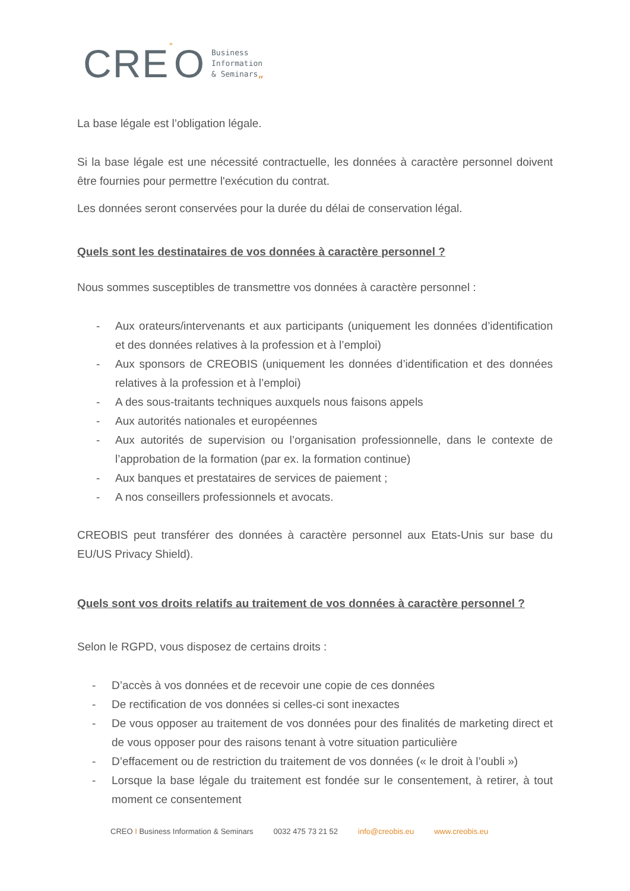CRE“O Business
Information
& Seminars„
La base légale est l’obligation légale.
Si la base légale est une nécessité contractuelle, les données à caractère personnel doivent être fournies pour permettre l'exécution du contrat.
Les données seront conservées pour la durée du délai de conservation légal.
Quels sont les destinataires de vos données à caractère personnel ?
Nous sommes susceptibles de transmettre vos données à caractère personnel :
- Aux orateurs/intervenants et aux participants (uniquement les données d’identification et des données relatives à la profession et à l’emploi)
- Aux sponsors de CREOBIS (uniquement les données d’identification et des données relatives à la profession et à l’emploi)
- A des sous-traitants techniques auxquels nous faisons appels
- Aux autorités nationales et européennes
- Aux autorités de supervision ou l’organisation professionnelle, dans le contexte de l’approbation de la formation (par ex. la formation continue)
- Aux banques et prestataires de services de paiement ;
- A nos conseillers professionnels et avocats.
CREOBIS peut transférer des données à caractère personnel aux Etats-Unis sur base du EU/US Privacy Shield).
Quels sont vos droits relatifs au traitement de vos données à caractère personnel ?
Selon le RGPD, vous disposez de certains droits :
- D’accès à vos données et de recevoir une copie de ces données
- De rectification de vos données si celles-ci sont inexactes
- De vous opposer au traitement de vos données pour des finalités de marketing direct et de vous opposer pour des raisons tenant à votre situation particulière
- D’effacement ou de restriction du traitement de vos données (« le droit à l’oubli »)
- Lorsque la base légale du traitement est fondée sur le consentement, à retirer, à tout moment ce consentement
CREO I Business Information & Seminars 0032 475 73 21 52 info@creobis.eu www.creobis.eu